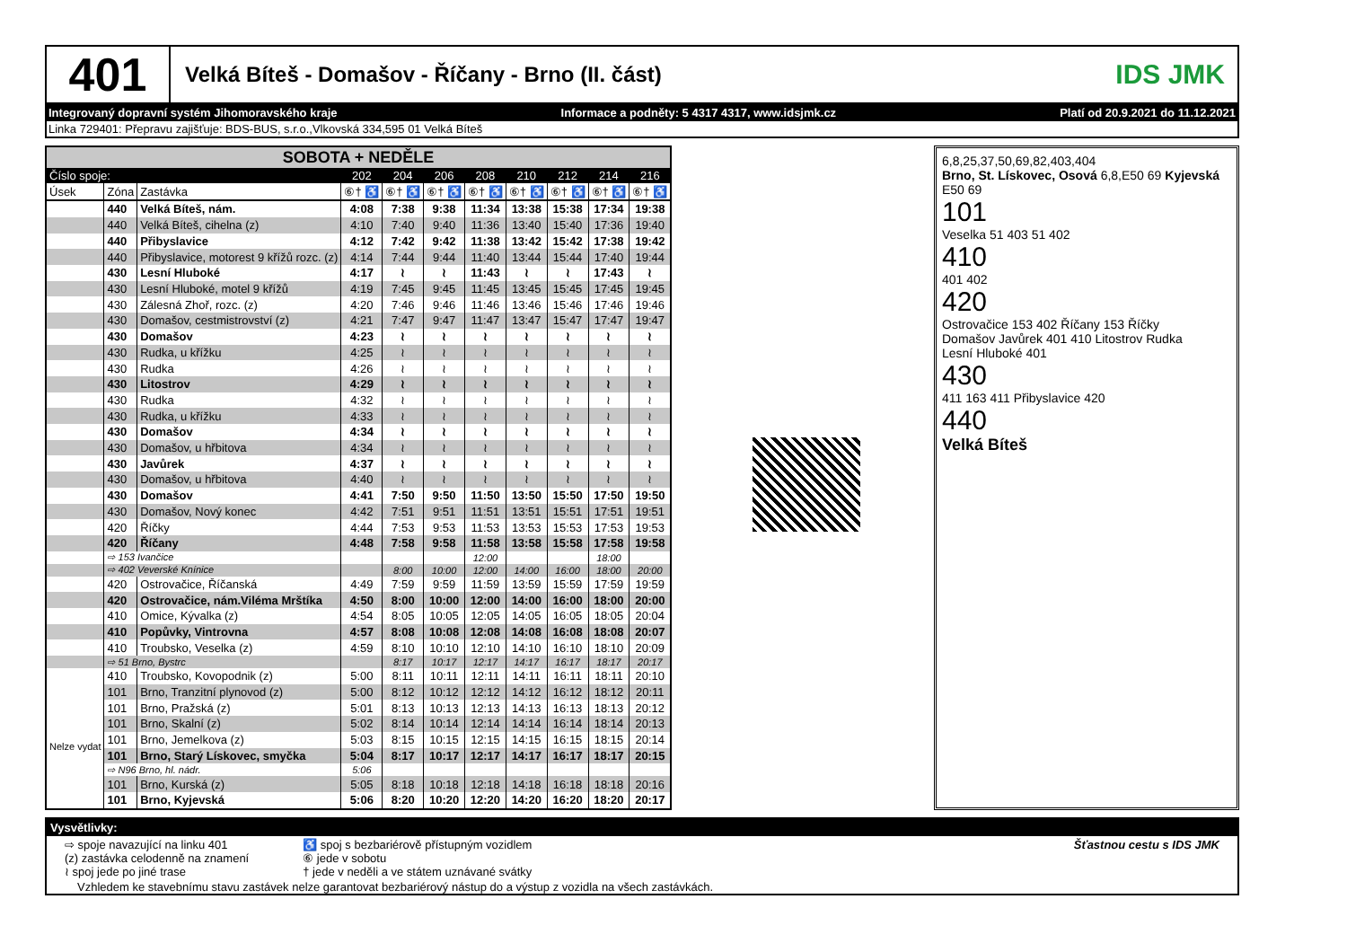401
Velká Bíteš - Domašov - Říčany - Brno (II. část)
IDS JMK
Integrovaný dopravní systém Jihomoravského kraje Informace a podněty: 5 4317 4317, www.idsjmk.cz Platí od 20.9.2021 do 11.12.2021
Linka 729401: Přepravu zajišťuje: BDS-BUS, s.r.o.,Vlkovská 334,595 01 Velká Bíteš
| SOBOTA + NEDĚLE | | | | | | | | | | |
| --- | --- | --- | --- | --- | --- | --- | --- | --- | --- | --- |
| Číslo spoje: | | | 202 | 204 | 206 | 208 | 210 | 212 | 214 | 216 |
| Úsek | Zóna | Zastávka | ⑥† ♿ | ⑥† ♿ | ⑥† ♿ | ⑥† ♿ | ⑥† ♿ | ⑥† ♿ | ⑥† ♿ | ⑥† ♿ |
| | 440 | Velká Bíteš, nám. | 4:08 | 7:38 | 9:38 | 11:34 | 13:38 | 15:38 | 17:34 | 19:38 |
| | 440 | Velká Bíteš, cihelna (z) | 4:10 | 7:40 | 9:40 | 11:36 | 13:40 | 15:40 | 17:36 | 19:40 |
| | 440 | Přibyslavice | 4:12 | 7:42 | 9:42 | 11:38 | 13:42 | 15:42 | 17:38 | 19:42 |
| | 440 | Přibyslavice, motorest 9 křížů rozc. (z) | 4:14 | 7:44 | 9:44 | 11:40 | 13:44 | 15:44 | 17:40 | 19:44 |
| | 430 | Lesní Hluboké | 4:17 | ≀ | ≀ | 11:43 | ≀ | ≀ | 17:43 | ≀ |
| | 430 | Lesní Hluboké, motel 9 křížů | 4:19 | 7:45 | 9:45 | 11:45 | 13:45 | 15:45 | 17:45 | 19:45 |
| | 430 | Zálesná Zhoř, rozc. (z) | 4:20 | 7:46 | 9:46 | 11:46 | 13:46 | 15:46 | 17:46 | 19:46 |
| | 430 | Domašov, cestmistrovství (z) | 4:21 | 7:47 | 9:47 | 11:47 | 13:47 | 15:47 | 17:47 | 19:47 |
| | 430 | Domašov | 4:23 | ≀ | ≀ | ≀ | ≀ | ≀ | ≀ | ≀ |
| | 430 | Rudka, u křížku | 4:25 | ≀ | ≀ | ≀ | ≀ | ≀ | ≀ | ≀ |
| | 430 | Rudka | 4:26 | ≀ | ≀ | ≀ | ≀ | ≀ | ≀ | ≀ |
| | 430 | Litostrov | 4:29 | ≀ | ≀ | ≀ | ≀ | ≀ | ≀ | ≀ |
| | 430 | Rudka | 4:32 | ≀ | ≀ | ≀ | ≀ | ≀ | ≀ | ≀ |
| | 430 | Rudka, u křížku | 4:33 | ≀ | ≀ | ≀ | ≀ | ≀ | ≀ | ≀ |
| | 430 | Domašov | 4:34 | ≀ | ≀ | ≀ | ≀ | ≀ | ≀ | ≀ |
| | 430 | Domašov, u hřbitova | 4:34 | ≀ | ≀ | ≀ | ≀ | ≀ | ≀ | ≀ |
| | 430 | Javůrek | 4:37 | ≀ | ≀ | ≀ | ≀ | ≀ | ≀ | ≀ |
| | 430 | Domašov, u hřbitova | 4:40 | ≀ | ≀ | ≀ | ≀ | ≀ | ≀ | ≀ |
| | 430 | Domašov | 4:41 | 7:50 | 9:50 | 11:50 | 13:50 | 15:50 | 17:50 | 19:50 |
| | 430 | Domašov, Nový konec | 4:42 | 7:51 | 9:51 | 11:51 | 13:51 | 15:51 | 17:51 | 19:51 |
| | 420 | Říčky | 4:44 | 7:53 | 9:53 | 11:53 | 13:53 | 15:53 | 17:53 | 19:53 |
| | 420 | Říčany | 4:48 | 7:58 | 9:58 | 11:58 | 13:58 | 15:58 | 17:58 | 19:58 |
| | ⇨ 153 Ivančice | | | | | 12:00 | | | 18:00 | |
| | ⇨ 402 Veverské Knínice | | | 8:00 | 10:00 | 12:00 | 14:00 | 16:00 | 18:00 | 20:00 |
| | 420 | Ostrovačice, Říčanská | 4:49 | 7:59 | 9:59 | 11:59 | 13:59 | 15:59 | 17:59 | 19:59 |
| | 420 | Ostrovačice, nám.Viléma Mrštíka | 4:50 | 8:00 | 10:00 | 12:00 | 14:00 | 16:00 | 18:00 | 20:00 |
| | 410 | Omice, Kývalka (z) | 4:54 | 8:05 | 10:05 | 12:05 | 14:05 | 16:05 | 18:05 | 20:04 |
| | 410 | Popůvky, Vintrovna | 4:57 | 8:08 | 10:08 | 12:08 | 14:08 | 16:08 | 18:08 | 20:07 |
| | 410 | Troubsko, Veselka (z) | 4:59 | 8:10 | 10:10 | 12:10 | 14:10 | 16:10 | 18:10 | 20:09 |
| | ⇨ 51 Brno, Bystrc | | | 8:17 | 10:17 | 12:17 | 14:17 | 16:17 | 18:17 | 20:17 |
| | 410 | Troubsko, Kovopodnik (z) | 5:00 | 8:11 | 10:11 | 12:11 | 14:11 | 16:11 | 18:11 | 20:10 |
| Nelze vydat | 101 | Brno, Tranzitní plynovod (z) | 5:00 | 8:12 | 10:12 | 12:12 | 14:12 | 16:12 | 18:12 | 20:11 |
| | 101 | Brno, Pražská (z) | 5:01 | 8:13 | 10:13 | 12:13 | 14:13 | 16:13 | 18:13 | 20:12 |
| | 101 | Brno, Skalní (z) | 5:02 | 8:14 | 10:14 | 12:14 | 14:14 | 16:14 | 18:14 | 20:13 |
| | 101 | Brno, Jemelkova (z) | 5:03 | 8:15 | 10:15 | 12:15 | 14:15 | 16:15 | 18:15 | 20:14 |
| | 101 | Brno, Starý Lískovec, smyčka | 5:04 | 8:17 | 10:17 | 12:17 | 14:17 | 16:17 | 18:17 | 20:15 |
| | ⇨ N96 Brno, hl. nádr. | | 5:06 | | | | | | | |
| | 101 | Brno, Kurská (z) | 5:05 | 8:18 | 10:18 | 12:18 | 14:18 | 16:18 | 18:18 | 20:16 |
| | 101 | Brno, Kyjevská | 5:06 | 8:20 | 10:20 | 12:20 | 14:20 | 16:20 | 18:20 | 20:17 |
6,8,25,37,50,69,82,403,404
Brno, St. Lískovec, Osová 6,8,E50 69 Kyjevská E50 69
101
Veselka 51 403 51 402
410
401 402
420
Ostrovačice 153 402 Říčany 153 Říčky
Domašov Javůrek 401 410 Litostrov Rudka
Lesní Hluboké 401
430
411 163 411 Přibyslavice 420
440
Velká Bíteš
Vysvětlivky:
⇨ spoje navazující na linku 401
(z) zastávka celodenně na znamení
≀ spoj jede po jiné trase
♿ spoj s bezbariérově přístupným vozidlem
⑥ jede v sobotu
† jede v neděli a ve státem uznávané svátky
Šťastnou cestu s IDS JMK
Vzhledem ke stavebnímu stavu zastávek nelze garantovat bezbariérový nástup do a výstup z vozidla na všech zastávkách.